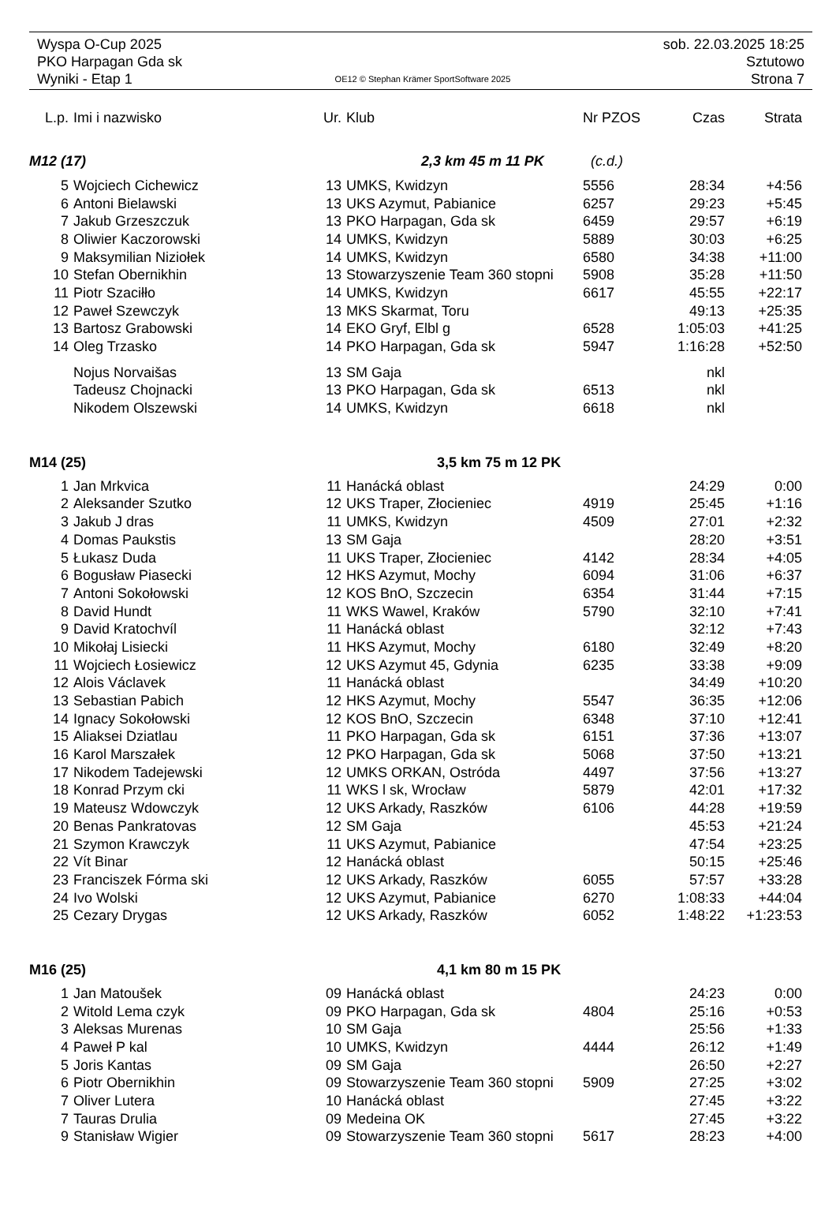Wyspa O-Cup 2025
PKO Harpagan Gda sk
Wyniki - Etap 1
OE12 © Stephan Krämer SportSoftware 2025
sob. 22.03.2025 18:25
Sztutowo
Strona 7
| L.p. | Imi i nazwisko | Ur. | Klub | Nr PZOS | Czas | Strata |
| --- | --- | --- | --- | --- | --- | --- |
| M12 (17) 2,3 km 45 m 11 PK | | | | (c.d.) | | |
| 5 | Wojciech Cichewicz | 13 | UMKS, Kwidzyn | 5556 | 28:34 | +4:56 |
| 6 | Antoni Bielawski | 13 | UKS Azymut, Pabianice | 6257 | 29:23 | +5:45 |
| 7 | Jakub Grzeszczuk | 13 | PKO Harpagan, Gda sk | 6459 | 29:57 | +6:19 |
| 8 | Oliwier Kaczorowski | 14 | UMKS, Kwidzyn | 5889 | 30:03 | +6:25 |
| 9 | Maksymilian Niziołek | 14 | UMKS, Kwidzyn | 6580 | 34:38 | +11:00 |
| 10 | Stefan Obernikhin | 13 | Stowarzyszenie Team 360 stopni | 5908 | 35:28 | +11:50 |
| 11 | Piotr Szaciłło | 14 | UMKS, Kwidzyn | 6617 | 45:55 | +22:17 |
| 12 | Paweł Szewczyk | 13 | MKS Skarmat, Toru | | 49:13 | +25:35 |
| 13 | Bartosz Grabowski | 14 | EKO Gryf, Elbl g | 6528 | 1:05:03 | +41:25 |
| 14 | Oleg Trzasko | 14 | PKO Harpagan, Gda sk | 5947 | 1:16:28 | +52:50 |
| | Nojus Norvaišas | 13 | SM Gaja | | nkl | |
| | Tadeusz Chojnacki | 13 | PKO Harpagan, Gda sk | 6513 | nkl | |
| | Nikodem Olszewski | 14 | UMKS, Kwidzyn | 6618 | nkl | |
| M14 (25) 3,5 km 75 m 12 PK | | | | | | |
| 1 | Jan Mrkvica | 11 | Hanácká oblast | | 24:29 | 0:00 |
| 2 | Aleksander Szutko | 12 | UKS Traper, Złocieniec | 4919 | 25:45 | +1:16 |
| 3 | Jakub J dras | 11 | UMKS, Kwidzyn | 4509 | 27:01 | +2:32 |
| 4 | Domas Paukstis | 13 | SM Gaja | | 28:20 | +3:51 |
| 5 | Łukasz Duda | 11 | UKS Traper, Złocieniec | 4142 | 28:34 | +4:05 |
| 6 | Bogusław Piasecki | 12 | HKS Azymut, Mochy | 6094 | 31:06 | +6:37 |
| 7 | Antoni Sokołowski | 12 | KOS BnO, Szczecin | 6354 | 31:44 | +7:15 |
| 8 | David Hundt | 11 | WKS Wawel, Kraków | 5790 | 32:10 | +7:41 |
| 9 | David Kratochvíl | 11 | Hanácká oblast | | 32:12 | +7:43 |
| 10 | Mikołaj Lisiecki | 11 | HKS Azymut, Mochy | 6180 | 32:49 | +8:20 |
| 11 | Wojciech Łosiewicz | 12 | UKS Azymut 45, Gdynia | 6235 | 33:38 | +9:09 |
| 12 | Alois Václavek | 11 | Hanácká oblast | | 34:49 | +10:20 |
| 13 | Sebastian Pabich | 12 | HKS Azymut, Mochy | 5547 | 36:35 | +12:06 |
| 14 | Ignacy Sokołowski | 12 | KOS BnO, Szczecin | 6348 | 37:10 | +12:41 |
| 15 | Aliaksei Dziatlau | 11 | PKO Harpagan, Gda sk | 6151 | 37:36 | +13:07 |
| 16 | Karol Marszałek | 12 | PKO Harpagan, Gda sk | 5068 | 37:50 | +13:21 |
| 17 | Nikodem Tadejewski | 12 | UMKS ORKAN, Ostróda | 4497 | 37:56 | +13:27 |
| 18 | Konrad Przym cki | 11 | WKS l sk, Wrocław | 5879 | 42:01 | +17:32 |
| 19 | Mateusz Wdowczyk | 12 | UKS Arkady, Raszków | 6106 | 44:28 | +19:59 |
| 20 | Benas Pankratovas | 12 | SM Gaja | | 45:53 | +21:24 |
| 21 | Szymon Krawczyk | 11 | UKS Azymut, Pabianice | | 47:54 | +23:25 |
| 22 | Vít Binar | 12 | Hanácká oblast | | 50:15 | +25:46 |
| 23 | Franciszek Fórma ski | 12 | UKS Arkady, Raszków | 6055 | 57:57 | +33:28 |
| 24 | Ivo Wolski | 12 | UKS Azymut, Pabianice | 6270 | 1:08:33 | +44:04 |
| 25 | Cezary Drygas | 12 | UKS Arkady, Raszków | 6052 | 1:48:22 | +1:23:53 |
| M16 (25) 4,1 km 80 m 15 PK | | | | | | |
| 1 | Jan Matoušek | 09 | Hanácká oblast | | 24:23 | 0:00 |
| 2 | Witold Lema czyk | 09 | PKO Harpagan, Gda sk | 4804 | 25:16 | +0:53 |
| 3 | Aleksas Murenas | 10 | SM Gaja | | 25:56 | +1:33 |
| 4 | Paweł P kal | 10 | UMKS, Kwidzyn | 4444 | 26:12 | +1:49 |
| 5 | Joris Kantas | 09 | SM Gaja | | 26:50 | +2:27 |
| 6 | Piotr Obernikhin | 09 | Stowarzyszenie Team 360 stopni | 5909 | 27:25 | +3:02 |
| 7 | Oliver Lutera | 10 | Hanácká oblast | | 27:45 | +3:22 |
| 7 | Tauras Drulia | 09 | Medeina OK | | 27:45 | +3:22 |
| 9 | Stanisław Wigier | 09 | Stowarzyszenie Team 360 stopni | 5617 | 28:23 | +4:00 |